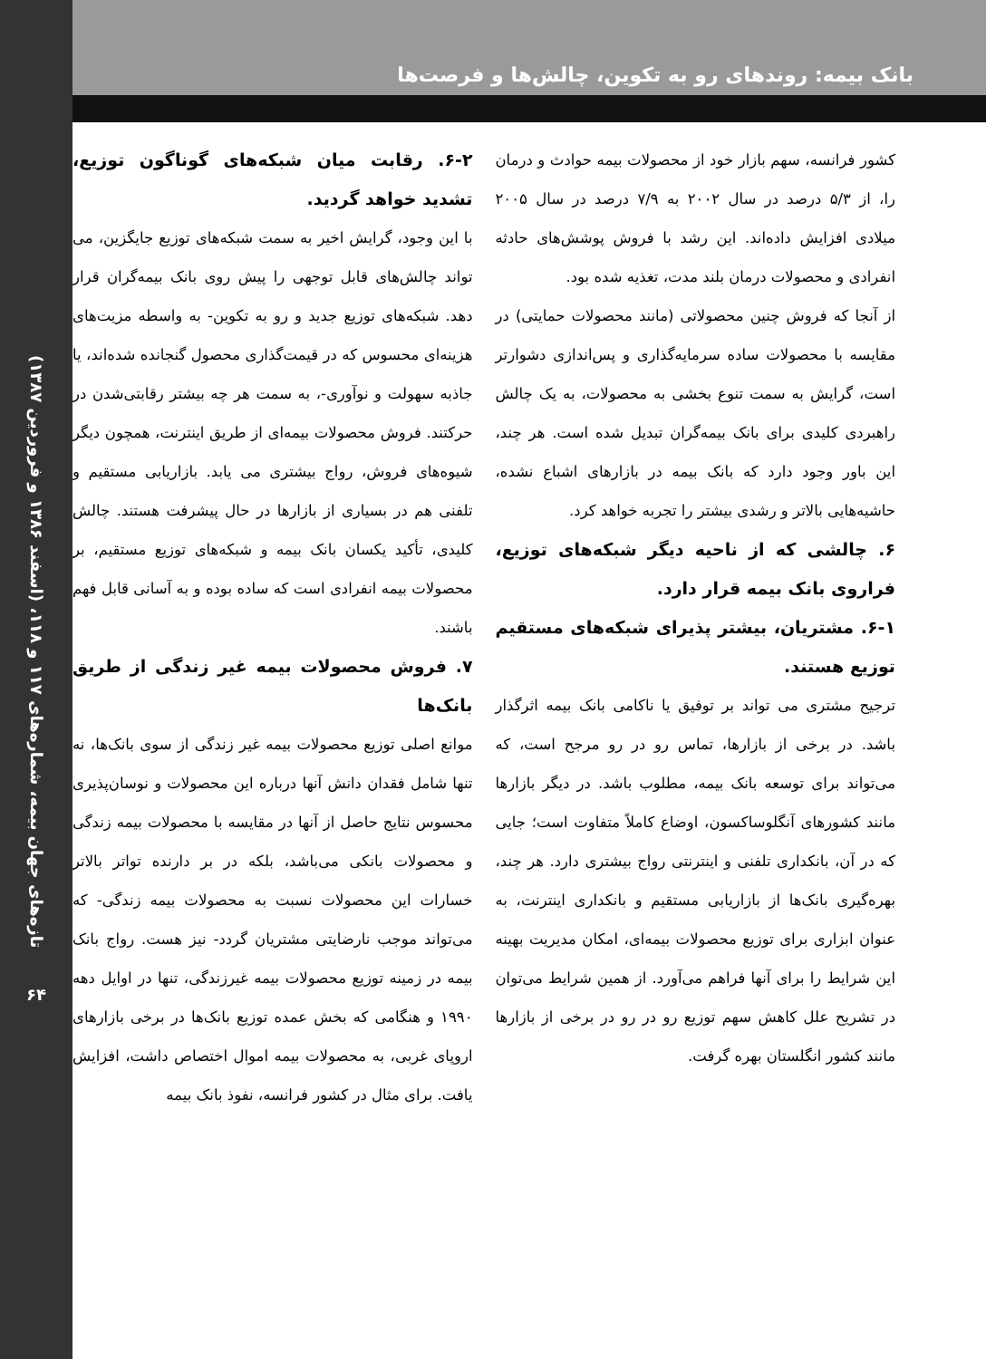بانک بیمه: روندهای رو به تکوین، چالش‌ها و فرصت‌ها
کشور فرانسه، سهم بازار خود از محصولات بیمه حوادث و درمان را، از ۵/۳ درصد در سال ۲۰۰۲ به ۷/۹ درصد در سال ۲۰۰۵ میلادی افزایش داده‌اند. این رشد با فروش پوشش‌های حادثه انفرادی و محصولات درمان بلند مدت، تغذیه شده بود.
از آنجا که فروش چنین محصولاتی (مانند محصولات حمایتی) در مقایسه با محصولات ساده سرمایه‌گذاری و پس‌اندازی دشوارتر است، گرایش به سمت تنوع بخشی به محصولات، به یک چالش راهبردی کلیدی برای بانک بیمه‌گران تبدیل شده است. هر چند، این باور وجود دارد که بانک بیمه در بازارهای اشباع نشده، حاشیه‌هایی بالاتر و رشدی بیشتر را تجربه خواهد کرد.
۶. چالشی که از ناحیه دیگر شبکه‌های توزیع، فراروی بانک بیمه قرار دارد.
۶-۱. مشتریان، بیشتر پذیرای شبکه‌های مستقیم توزیع هستند.
ترجیح مشتری می تواند بر توفیق یا ناکامی بانک بیمه اثرگذار باشد. در برخی از بازارها، تماس رو در رو مرجح است، که می‌تواند برای توسعه بانک بیمه، مطلوب باشد. در دیگر بازارها مانند کشورهای آنگلوساکسون، اوضاع کاملاً متفاوت است؛ جایی که در آن، بانکداری تلفنی و اینترنتی رواج بیشتری دارد. هر چند، بهره‌گیری بانک‌ها از بازاریابی مستقیم و بانکداری اینترنت، به عنوان ابزاری برای توزیع محصولات بیمه‌ای، امکان مدیریت بهینه این شرایط را برای آنها فراهم می‌آورد. از همین شرایط می‌توان در تشریح علل کاهش سهم توزیع رو در رو در برخی از بازارها مانند کشور انگلستان بهره گرفت.
۶-۲. رقابت میان شبکه‌های گوناگون توزیع، تشدید خواهد گردید.
با این وجود، گرایش اخیر به سمت شبکه‌های توزیع جایگزین، می تواند چالش‌های قابل توجهی را پیش روی بانک بیمه‌گران قرار دهد. شبکه‌های توزیع جدید و رو به تکوین- به واسطه مزیت‌های هزینه‌ای محسوس که در قیمت‌گذاری محصول گنجانده شده‌اند، یا جاذبه سهولت و نوآوری-، به سمت هر چه بیشتر رقابتی‌شدن در حرکتند. فروش محصولات بیمه‌ای از طریق اینترنت، همچون دیگر شیوه‌های فروش، رواج بیشتری می یابد. بازاریابی مستقیم و تلفنی هم در بسیاری از بازارها در حال پیشرفت هستند. چالش کلیدی، تأکید یکسان بانک بیمه و شبکه‌های توزیع مستقیم، بر محصولات بیمه انفرادی است که ساده بوده و به آسانی قابل فهم باشند.
۷. فروش محصولات بیمه غیر زندگی از طریق بانک‌ها
موانع اصلی توزیع محصولات بیمه غیر زندگی از سوی بانک‌ها، نه تنها شامل فقدان دانش آنها درباره این محصولات و نوسان‌پذیری محسوس نتایج حاصل از آنها در مقایسه با محصولات بیمه زندگی و محصولات بانکی می‌باشد، بلکه در بر دارنده تواتر بالاتر خسارات این محصولات نسبت به محصولات بیمه زندگی- که می‌تواند موجب نارضایتی مشتریان گردد- نیز هست. رواج بانک بیمه در زمینه توزیع محصولات بیمه غیرزندگی، تنها در اوایل دهه ۱۹۹۰ و هنگامی که بخش عمده توزیع بانک‌ها در برخی بازارهای اروپای غربی، به محصولات بیمه اموال اختصاص داشت، افزایش یافت. برای مثال در کشور فرانسه، نفوذ بانک بیمه
تازه‌های جهان بیمه، شماره‌های ۱۱۷ و ۱۱۸، (اسفند ۱۳۸۶ و فروردین ۱۳۸۷)
۶۴